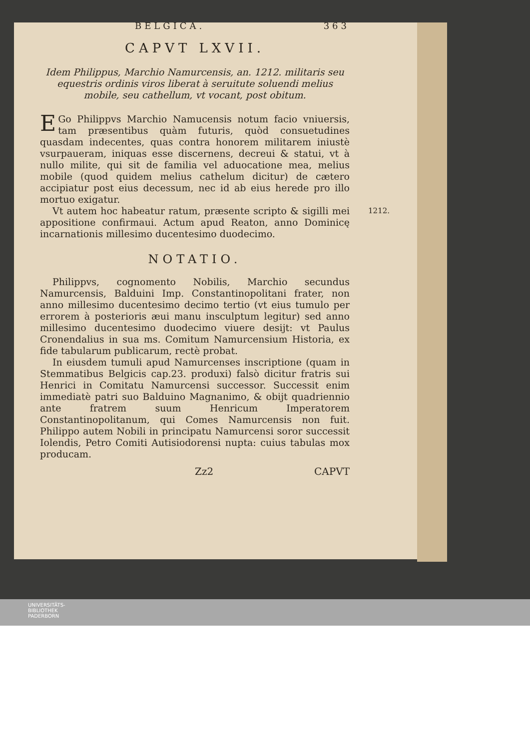BELGICA. 363
CAPVT LXVII.
Idem Philippus, Marchio Namurcensis, an. 1212. militaris seu equestris ordinis viros liberat à seruitute soluendi melius mobile, seu cathellum, vt vocant, post obitum.
EGo Philippvs Marchio Namucensis notum facio vniuersis, tam præsentibus quàm futuris, quòd consuetudines quasdam indecentes, quas contra honorem militarem iniustè vsurpaueram, iniquas esse discernens, decreui & statui, vt à nullo milite, qui sit de familia vel aduocatione mea, melius mobile (quod quidem melius cathelum dicitur) de cætero accipiatur post eius decessum, nec id ab eius herede pro illo mortuo exigatur.
1212. Vt autem hoc habeatur ratum, præsente scripto & sigilli mei appositione confirmaui. Actum apud Reaton, anno Dominicę incarnationis millesimo ducentesimo duodecimo.
NOTATIO.
Philippvs, cognomento Nobilis, Marchio secundus Namurcensis, Balduini Imp. Constantinopolitani frater, non anno millesimo ducentesimo decimo tertio (vt eius tumulo per errorem à posterioris æui manu insculptum legitur) sed anno millesimo ducentesimo duodecimo viuere desijt: vt Paulus Cronendalius in sua ms. Comitum Namurcensium Historia, ex fide tabularum publicarum, rectè probat.
In eiusdem tumuli apud Namurcenses inscriptione (quam in Stemmatibus Belgicis cap.23. produxi) falsò dicitur fratris sui Henrici in Comitatu Namurcensi successor. Successit enim immediatè patri suo Balduino Magnanimo, & obijt quadriennio ante fratrem suum Henricum Imperatorem Constantinopolitanum, qui Comes Namurcensis non fuit. Philippo autem Nobili in principatu Namurcensi soror successit Iolendis, Petro Comiti Autisiodorensi nupta: cuius tabulas mox producam.
Zz2 CAPVT
UNIVERSITÄTS-
BIBLIOTHEK
PADERBORN